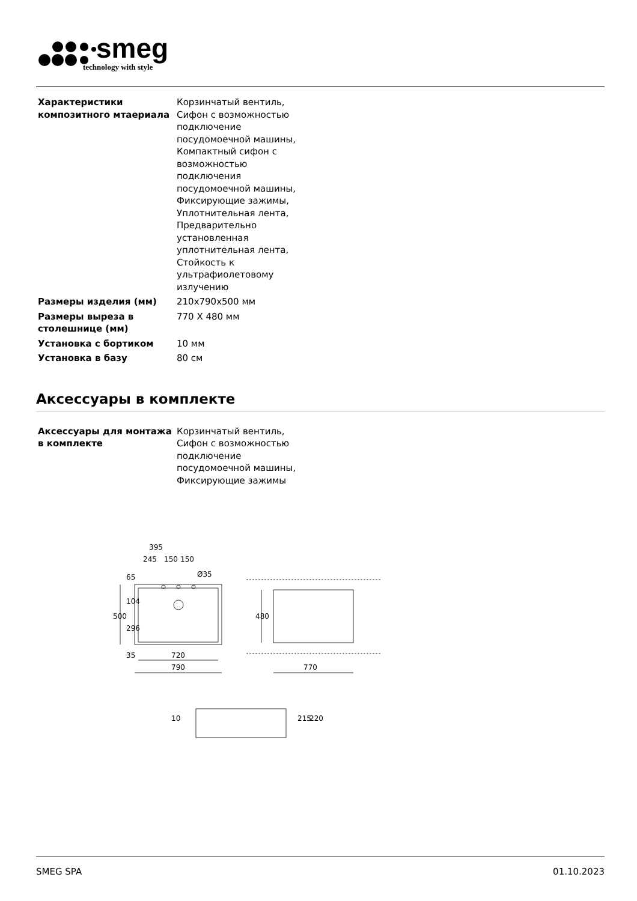smeg
technology with style
| Характеристики композитного мтаериала | Корзинчатый вентиль, Сифон с возможностью подключение посудомоечной машины, Компактный сифон с возможностью подключения посудомоечной машины, Фиксирующие зажимы, Уплотнительная лента, Предварительно установленная уплотнительная лента, Стойкость к ультрафиолетовому излучению |
| Размеры изделия (мм) | 210x790x500 мм |
| Размеры выреза в столешнице (мм) | 770 X 480 мм |
| Установка с бортиком | 10 мм |
| Установка в базу | 80 см |
Аксессуары в комплекте
| Аксессуары для монтажа в комплекте | Корзинчатый вентиль, Сифон с возможностью подключение посудомоечной машины, Фиксирующие зажимы |
395
245
150
150
Ø35
500
65
104
296
35
720
790
480
770
10
215
220
SMEG SPA 01.10.2023